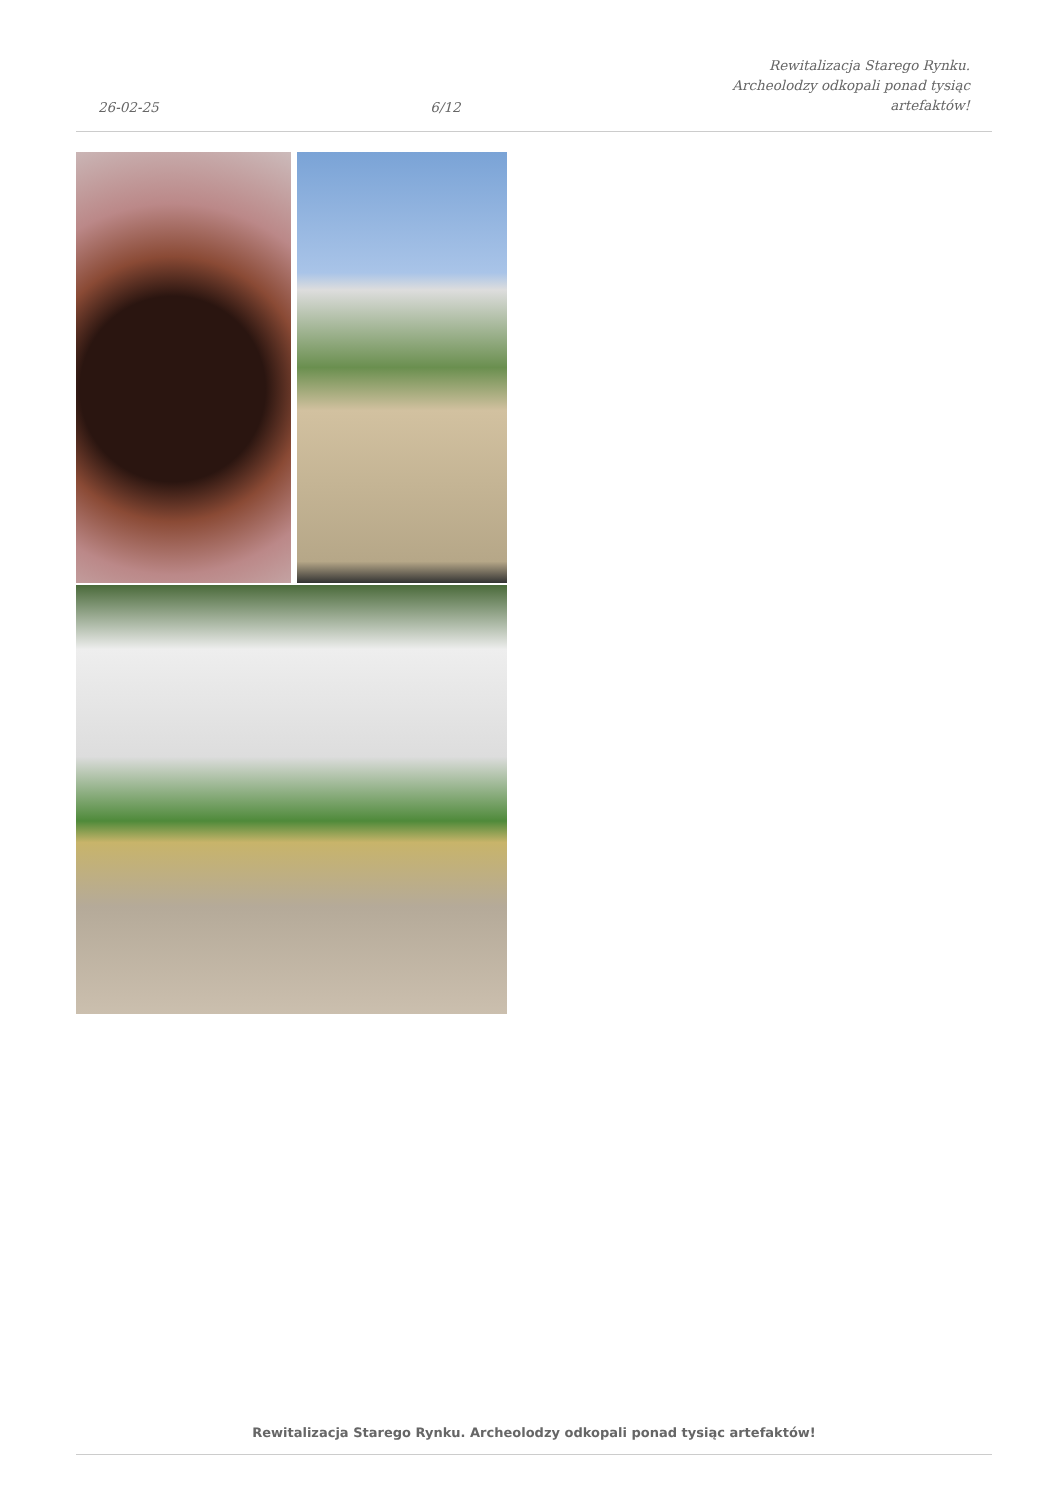26-02-25
6/12
Rewitalizacja Starego Rynku.
Archeolodzy odkopali ponad tysiąc
artefaktów!
Rewitalizacja Starego Rynku. Archeolodzy odkopali ponad tysiąc artefaktów!